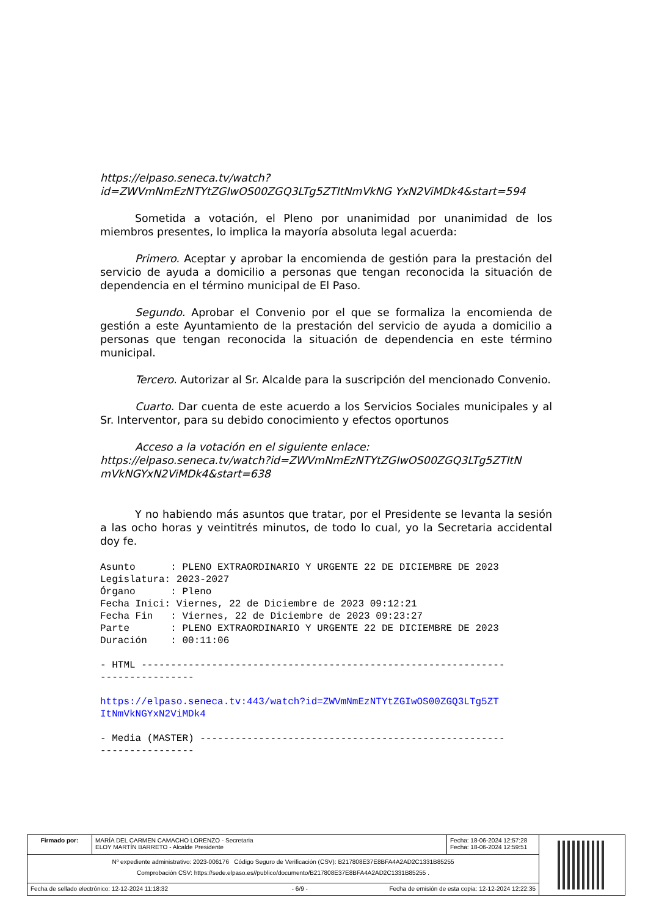https://elpaso.seneca.tv/watch?id=ZWVmNmEzNTYtZGIwOS00ZGQ3LTg5ZTItNmVkNG YxN2ViMDk4&start=594
Sometida a votación, el Pleno por unanimidad por unanimidad de los miembros presentes, lo implica la mayoría absoluta legal acuerda:
Primero. Aceptar y aprobar la encomienda de gestión para la prestación del servicio de ayuda a domicilio a personas que tengan reconocida la situación de dependencia en el término municipal de El Paso.
Segundo. Aprobar el Convenio por el que se formaliza la encomienda de gestión a este Ayuntamiento de la prestación del servicio de ayuda a domicilio a personas que tengan reconocida la situación de dependencia en este término municipal.
Tercero. Autorizar al Sr. Alcalde para la suscripción del mencionado Convenio.
Cuarto. Dar cuenta de este acuerdo a los Servicios Sociales municipales y al Sr. Interventor, para su debido conocimiento y efectos oportunos
Acceso a la votación en el siguiente enlace:
https://elpaso.seneca.tv/watch?id=ZWVmNmEzNTYtZGIwOS00ZGQ3LTg5ZTItN mVkNGYxN2ViMDk4&start=638
Y no habiendo más asuntos que tratar, por el Presidente se levanta la sesión a las ocho horas y veintitrés minutos, de todo lo cual, yo la Secretaria accidental doy fe.
Asunto      : PLENO EXTRAORDINARIO Y URGENTE 22 DE DICIEMBRE DE 2023
Legislatura: 2023-2027
Órgano      : Pleno
Fecha Inici: Viernes, 22 de Diciembre de 2023 09:12:21
Fecha Fin   : Viernes, 22 de Diciembre de 2023 09:23:27
Parte       : PLENO EXTRAORDINARIO Y URGENTE 22 DE DICIEMBRE DE 2023
Duración    : 00:11:06
- HTML --------------------------------------------------------------
----------------
https://elpaso.seneca.tv:443/watch?id=ZWVmNmEzNTYtZGIwOS00ZGQ3LTg5ZT
ItNmVkNGYxN2ViMDk4
- Media (MASTER) ----------------------------------------------------
----------------
| Firmado por: | MARÍA DEL CARMEN CAMACHO LORENZO - Secretaria ELOY MARTÍN BARRETO - Alcalde Presidente | Fecha: 18-06-2024 12:57:28 Fecha: 18-06-2024 12:59:51 | |
| Nº expediente administrativo: 2023-006176 Código Seguro de Verificación (CSV): B217808E37E8BFA4A2AD2C1331B85255 Comprobación CSV: https://sede.elpaso.es//publico/documento/B217808E37E8BFA4A2AD2C1331B85255 . | | | |
| Fecha de sellado electrónico: 12-12-2024 11:18:32 - 6/9 - Fecha de emisión de esta copia: 12-12-2024 12:22:35 | | | |